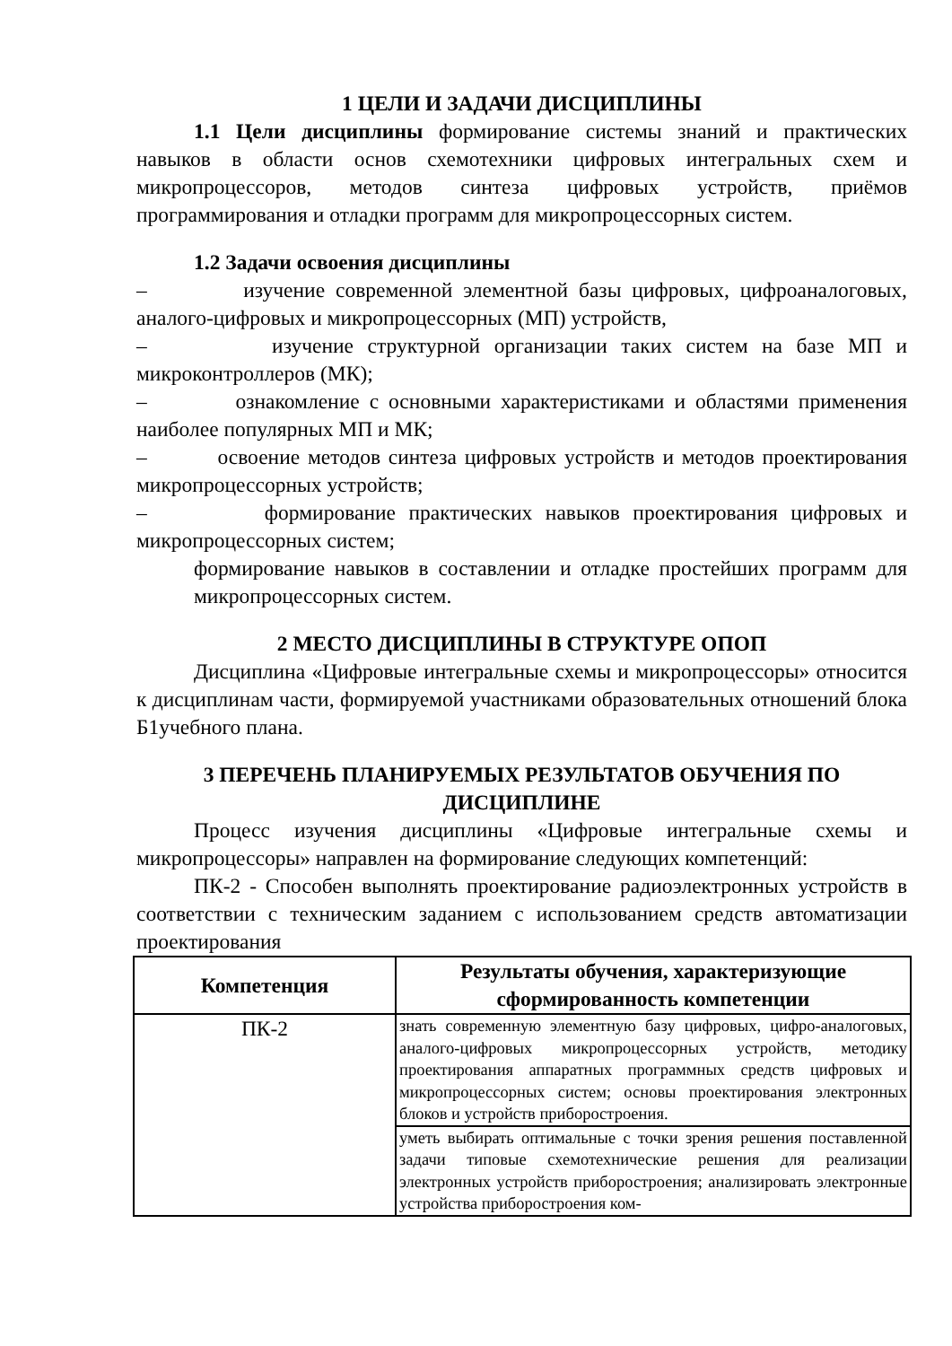1 ЦЕЛИ И ЗАДАЧИ ДИСЦИПЛИНЫ
1.1 Цели дисциплины формирование системы знаний и практических навыков в области основ схемотехники цифровых интегральных схем и микропроцессоров, методов синтеза цифровых устройств, приёмов программирования и отладки программ для микропроцессорных систем.
1.2 Задачи освоения дисциплины
– изучение современной элементной базы цифровых, цифроаналоговых, аналого-цифровых и микропроцессорных (МП) устройств,
– изучение структурной организации таких систем на базе МП и микроконтроллеров (МК);
– ознакомление с основными характеристиками и областями применения наиболее популярных МП и МК;
– освоение методов синтеза цифровых устройств и методов проектирования микропроцессорных устройств;
– формирование практических навыков проектирования цифровых и микропроцессорных систем;
формирование навыков в составлении и отладке простейших программ для микропроцессорных систем.
2 МЕСТО ДИСЦИПЛИНЫ В СТРУКТУРЕ ОПОП
Дисциплина «Цифровые интегральные схемы и микропроцессоры» относится к дисциплинам части, формируемой участниками образовательных отношений блока Б1учебного плана.
3 ПЕРЕЧЕНЬ ПЛАНИРУЕМЫХ РЕЗУЛЬТАТОВ ОБУЧЕНИЯ ПО ДИСЦИПЛИНЕ
Процесс изучения дисциплины «Цифровые интегральные схемы и микропроцессоры» направлен на формирование следующих компетенций:
ПК-2 - Способен выполнять проектирование радиоэлектронных устройств в соответствии с техническим заданием с использованием средств автоматизации проектирования
| Компетенция | Результаты обучения, характеризующие сформированность компетенции |
| --- | --- |
| ПК-2 | знать современную элементную базу цифровых, цифро-аналоговых, аналого-цифровых микропроцессорных устройств, методику проектирования аппаратных программных средств цифровых и микропроцессорных систем; основы проектирования электронных блоков и устройств приборостроения. |
| | уметь выбирать оптимальные с точки зрения решения поставленной задачи типовые схемотехнические решения для реализации электронных устройств приборостроения; анализировать электронные устройства приборостроения ком- |